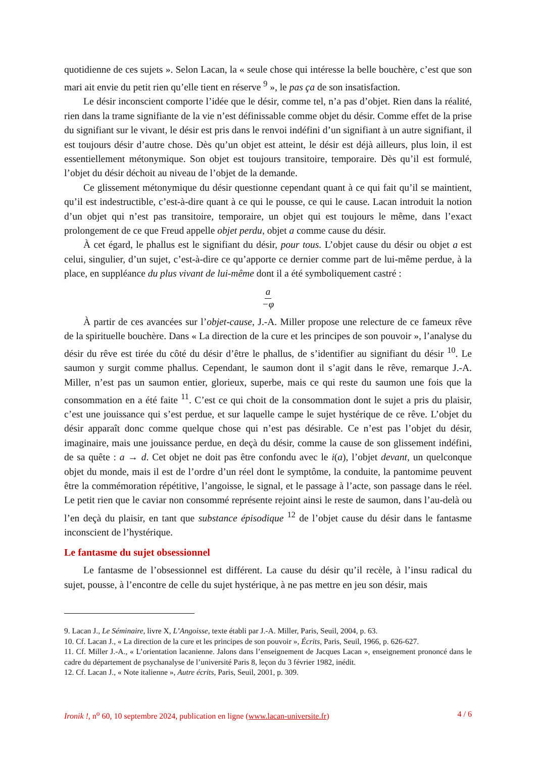quotidienne de ces sujets ». Selon Lacan, la « seule chose qui intéresse la belle bouchère, c’est que son mari ait envie du petit rien qu’elle tient en réserve <sup>9</sup> », le pas ça de son insatisfaction.
Le désir inconscient comporte l’idée que le désir, comme tel, n’a pas d’objet. Rien dans la réalité, rien dans la trame signifiante de la vie n’est définissable comme objet du désir. Comme effet de la prise du signifiant sur le vivant, le désir est pris dans le renvoi indéfini d’un signifiant à un autre signifiant, il est toujours désir d’autre chose. Dès qu’un objet est atteint, le désir est déjà ailleurs, plus loin, il est essentiellement métonymique. Son objet est toujours transitoire, temporaire. Dès qu’il est formulé, l’objet du désir déchoit au niveau de l’objet de la demande.
Ce glissement métonymique du désir questionne cependant quant à ce qui fait qu’il se maintient, qu’il est indestructible, c’est-à-dire quant à ce qui le pousse, ce qui le cause. Lacan introduit la notion d’un objet qui n’est pas transitoire, temporaire, un objet qui est toujours le même, dans l’exact prolongement de ce que Freud appelle objet perdu, objet a comme cause du désir.
À cet égard, le phallus est le signifiant du désir, pour tous. L’objet cause du désir ou objet a est celui, singulier, d’un sujet, c’est-à-dire ce qu’apporte ce dernier comme part de lui-même perdue, à la place, en suppléance du plus vivant de lui-même dont il a été symboliquement castré :
a
−φ
À partir de ces avancées sur l’objet-cause, J.-A. Miller propose une relecture de ce fameux rêve de la spirituelle bouchère. Dans « La direction de la cure et les principes de son pouvoir », l’analyse du désir du rêve est tirée du côté du désir d’être le phallus, de s’identifier au signifiant du désir <sup>10</sup>. Le saumon y surgit comme phallus. Cependant, le saumon dont il s’agit dans le rêve, remarque J.-A. Miller, n’est pas un saumon entier, glorieux, superbe, mais ce qui reste du saumon une fois que la consommation en a été faite <sup>11</sup>. C’est ce qui choit de la consommation dont le sujet a pris du plaisir, c’est une jouissance qui s’est perdue, et sur laquelle campe le sujet hystérique de ce rêve. L’objet du désir apparaît donc comme quelque chose qui n’est pas désirable. Ce n’est pas l’objet du désir, imaginaire, mais une jouissance perdue, en deçà du désir, comme la cause de son glissement indéfini, de sa quête : a → d. Cet objet ne doit pas être confondu avec le i(a), l’objet devant, un quelconque objet du monde, mais il est de l’ordre d’un réel dont le symptôme, la conduite, la pantomime peuvent être la commémoration répétitive, l’angoisse, le signal, et le passage à l’acte, son passage dans le réel. Le petit rien que le caviar non consommé représente rejoint ainsi le reste de saumon, dans l’au-delà ou l’en deçà du plaisir, en tant que substance épisodique <sup>12</sup> de l’objet cause du désir dans le fantasme inconscient de l’hystérique.
Le fantasme du sujet obsessionnel
Le fantasme de l’obsessionnel est différent. La cause du désir qu’il recèle, à l’insu radical du sujet, pousse, à l’encontre de celle du sujet hystérique, à ne pas mettre en jeu son désir, mais
9. Lacan J., Le Séminaire, livre X, L’Angoisse, texte établi par J.-A. Miller, Paris, Seuil, 2004, p. 63.
10. Cf. Lacan J., « La direction de la cure et les principes de son pouvoir », Écrits, Paris, Seuil, 1966, p. 626-627.
11. Cf. Miller J.-A., « L’orientation lacanienne. Jalons dans l’enseignement de Jacques Lacan », enseignement prononcé dans le cadre du département de psychanalyse de l’université Paris 8, leçon du 3 février 1982, inédit.
12. Cf. Lacan J., « Note italienne », Autre écrits, Paris, Seuil, 2001, p. 309.
Ironik !, n<sup>o</sup> 60, 10 septembre 2024, publication en ligne (www.lacan-universite.fr) 4 / 6